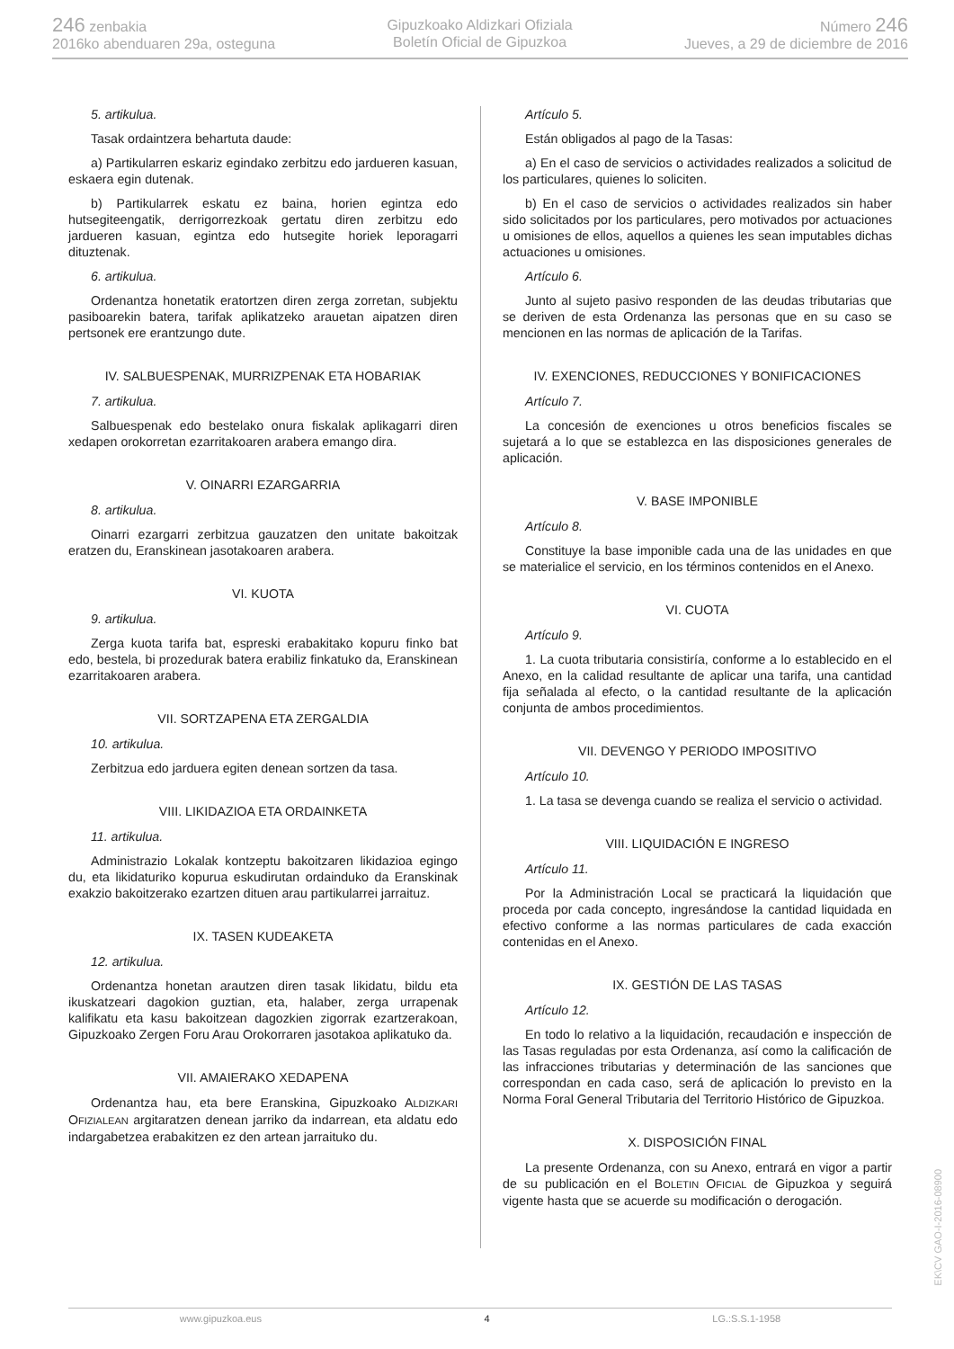246 zenbakia
2016ko abenduaren 29a, osteguna
Gipuzkoako Aldizkari Ofiziala
Boletín Oficial de Gipuzkoa
Número 246
Jueves, a 29 de diciembre de 2016
5. artikulua.
Tasak ordaintzera behartuta daude:
a) Partikularren eskariz egindako zerbitzu edo jardueren kasuan, eskaera egin dutenak.
b) Partikularrek eskatu ez baina, horien egintza edo hutsegiteengatik, derrigorrezkoak gertatu diren zerbitzu edo jardueren kasuan, egintza edo hutsegite horiek leporagarri dituztenak.
6. artikulua.
Ordenantza honetatik eratortzen diren zerga zorretan, subjektu pasiboarekin batera, tarifak aplikatzeko arauetan aipatzen diren pertsonek ere erantzungo dute.
IV. SALBUESPENAK, MURRIZPENAK ETA HOBARIAK
7. artikulua.
Salbuespenak edo bestelako onura fiskalak aplikagarri diren xedapen orokorretan ezarritakoaren arabera emango dira.
V. OINARRI EZARGARRIA
8. artikulua.
Oinarri ezargarri zerbitzua gauzatzen den unitate bakoitzak eratzen du, Eranskinean jasotakoaren arabera.
VI. KUOTA
9. artikulua.
Zerga kuota tarifa bat, espreski erabakitako kopuru finko bat edo, bestela, bi prozedurak batera erabiliz finkatuko da, Eranskinean ezarritakoaren arabera.
VII. SORTZAPENA ETA ZERGALDIA
10. artikulua.
Zerbitzua edo jarduera egiten denean sortzen da tasa.
VIII. LIKIDAZIOA ETA ORDAINKETA
11. artikulua.
Administrazio Lokalak kontzeptu bakoitzaren likidazioa egingo du, eta likidaturiko kopurua eskudirutan ordainduko da Eranskinak exakzio bakoitzerako ezartzen dituen arau partikularrei jarraituz.
IX. TASEN KUDEAKETA
12. artikulua.
Ordenantza honetan arautzen diren tasak likidatu, bildu eta ikuskatzeari dagokion guztian, eta, halaber, zerga urrapenak kalifikatu eta kasu bakoitzean dagozkien zigorrak ezartzerakoan, Gipuzkoako Zergen Foru Arau Orokorraren jasotakoa aplikatuko da.
VII. AMAIERAKO XEDAPENA
Ordenantza hau, eta bere Eranskina, Gipuzkoako ALDIZKARI OFIZIALEAN argitaratzen denean jarriko da indarrean, eta aldatu edo indargabetzea erabakitzen ez den artean jarraituko du.
Artículo 5.
Están obligados al pago de la Tasas:
a) En el caso de servicios o actividades realizados a solicitud de los particulares, quienes lo soliciten.
b) En el caso de servicios o actividades realizados sin haber sido solicitados por los particulares, pero motivados por actuaciones u omisiones de ellos, aquellos a quienes les sean imputables dichas actuaciones u omisiones.
Artículo 6.
Junto al sujeto pasivo responden de las deudas tributarias que se deriven de esta Ordenanza las personas que en su caso se mencionen en las normas de aplicación de la Tarifas.
IV. EXENCIONES, REDUCCIONES Y BONIFICACIONES
Artículo 7.
La concesión de exenciones u otros beneficios fiscales se sujetará a lo que se establezca en las disposiciones generales de aplicación.
V. BASE IMPONIBLE
Artículo 8.
Constituye la base imponible cada una de las unidades en que se materialice el servicio, en los términos contenidos en el Anexo.
VI. CUOTA
Artículo 9.
1. La cuota tributaria consistiría, conforme a lo establecido en el Anexo, en la calidad resultante de aplicar una tarifa, una cantidad fija señalada al efecto, o la cantidad resultante de la aplicación conjunta de ambos procedimientos.
VII. DEVENGO Y PERIODO IMPOSITIVO
Artículo 10.
1. La tasa se devenga cuando se realiza el servicio o actividad.
VIII. LIQUIDACIÓN E INGRESO
Artículo 11.
Por la Administración Local se practicará la liquidación que proceda por cada concepto, ingresándose la cantidad liquidada en efectivo conforme a las normas particulares de cada exacción contenidas en el Anexo.
IX. GESTIÓN DE LAS TASAS
Artículo 12.
En todo lo relativo a la liquidación, recaudación e inspección de las Tasas reguladas por esta Ordenanza, así como la calificación de las infracciones tributarias y determinación de las sanciones que correspondan en cada caso, será de aplicación lo previsto en la Norma Foral General Tributaria del Territorio Histórico de Gipuzkoa.
X. DISPOSICIÓN FINAL
La presente Ordenanza, con su Anexo, entrará en vigor a partir de su publicación en el BOLETIN OFICIAL de Gipuzkoa y seguirá vigente hasta que se acuerde su modificación o derogación.
www.gipuzkoa.eus 4 LG.:S.S.1-1958
EK\CV GAO-I-2016-08900